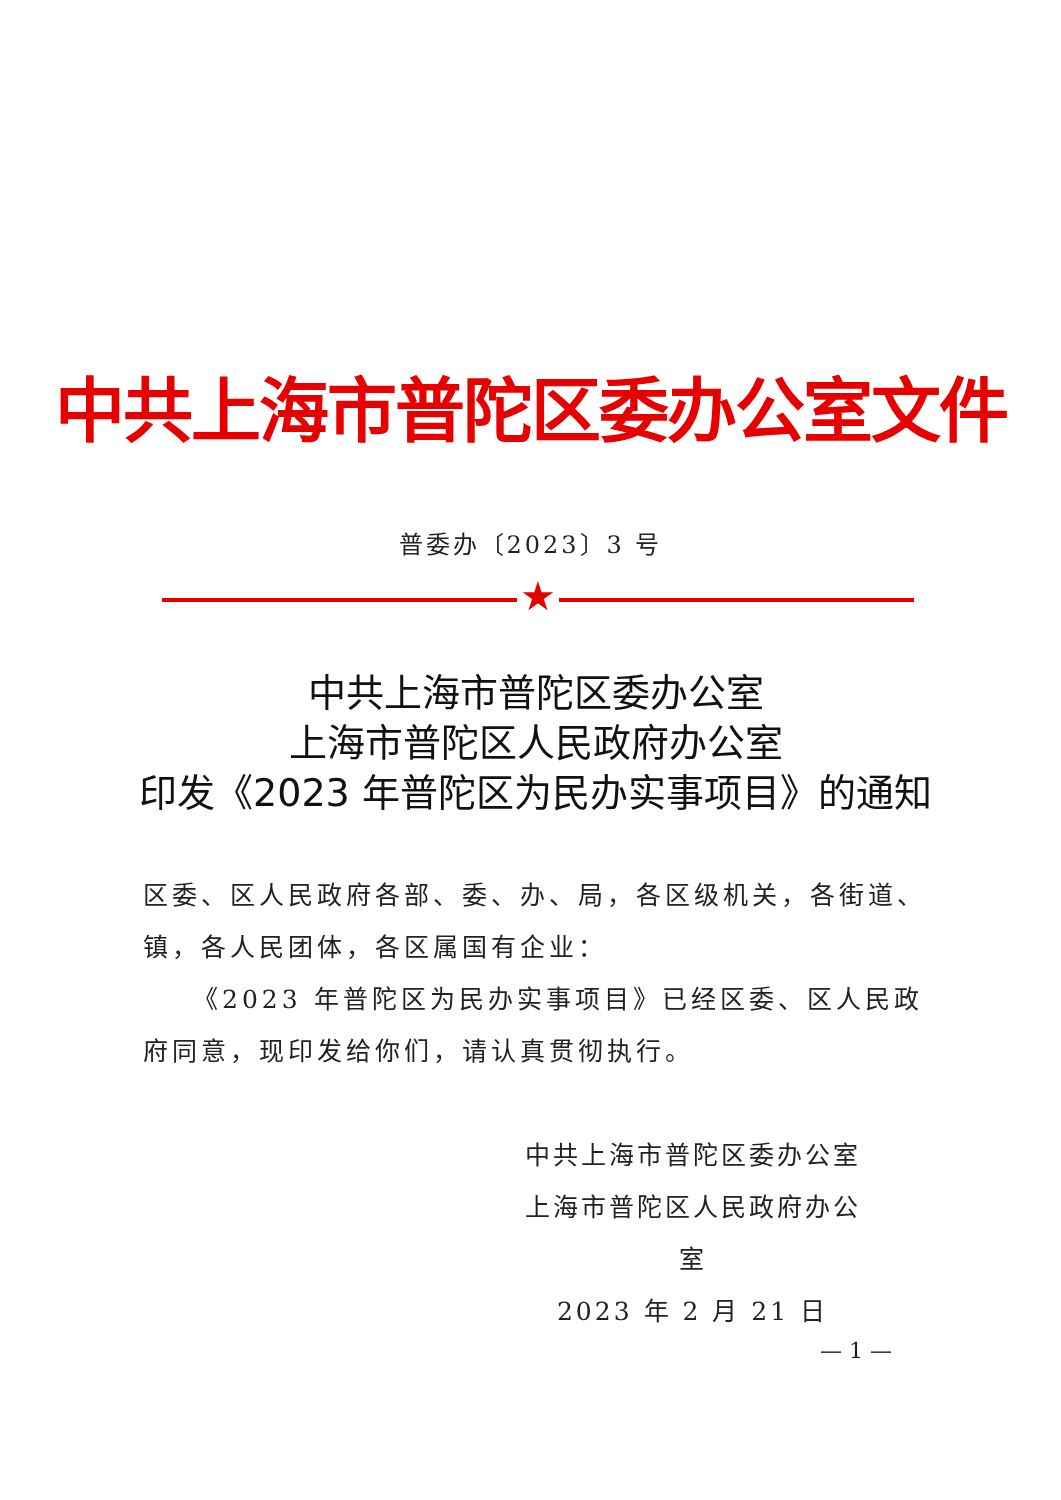中共上海市普陀区委办公室文件
普委办〔2023〕3 号
★
中共上海市普陀区委办公室
上海市普陀区人民政府办公室
印发《2023 年普陀区为民办实事项目》的通知
区委、区人民政府各部、委、办、局，各区级机关，各街道、镇，各人民团体，各区属国有企业：
《2023 年普陀区为民办实事项目》已经区委、区人民政府同意，现印发给你们，请认真贯彻执行。
中共上海市普陀区委办公室
上海市普陀区人民政府办公室
2023 年 2 月 21 日
— 1 —